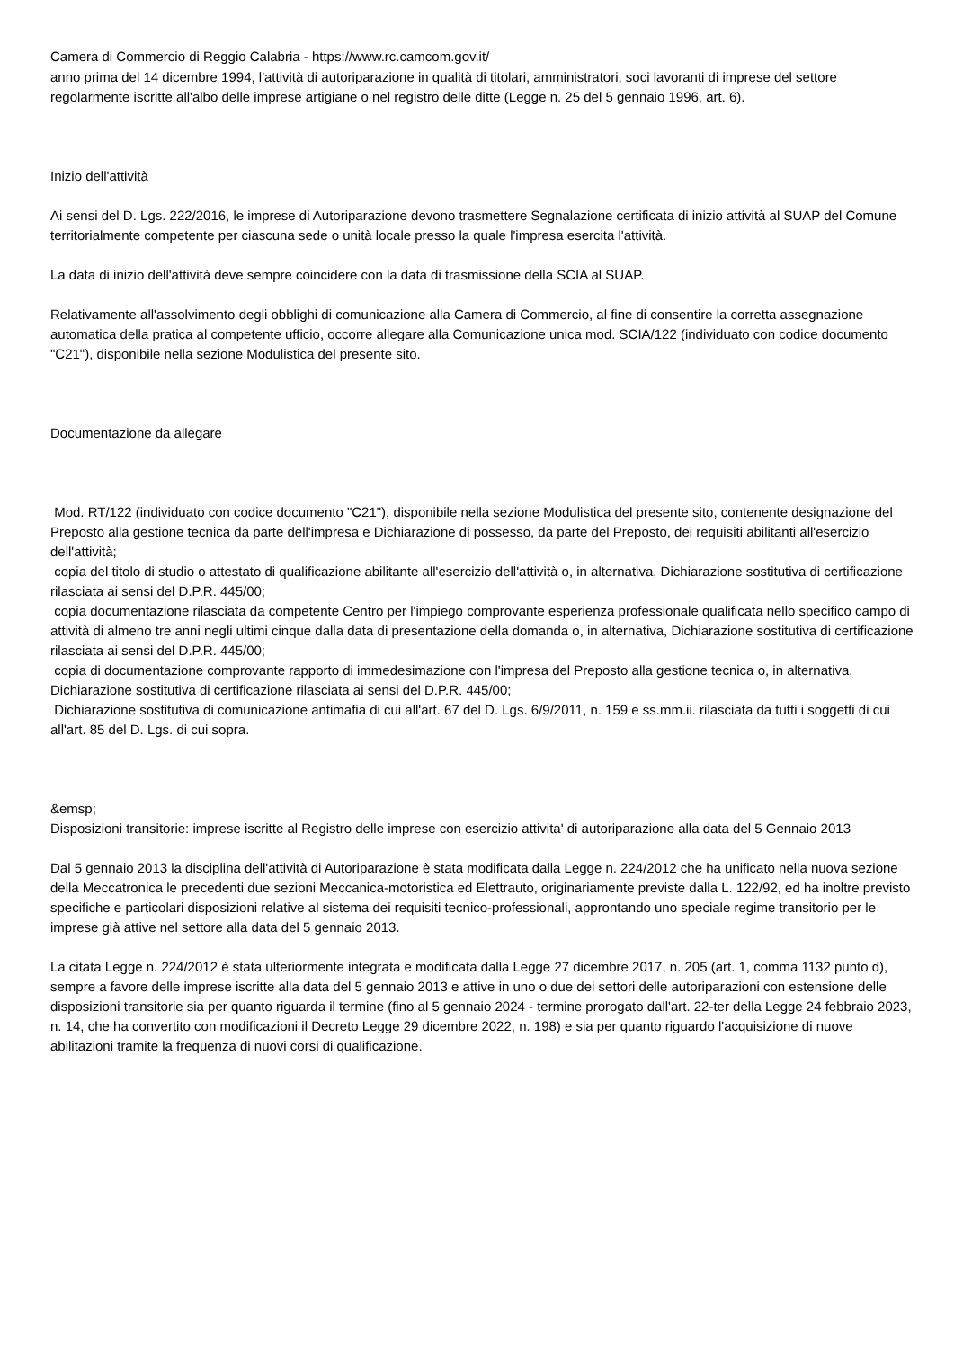Camera di Commercio di Reggio Calabria - https://www.rc.camcom.gov.it/
anno prima del 14 dicembre 1994, l'attività di autoriparazione in qualità di titolari, amministratori, soci lavoranti di imprese del settore regolarmente iscritte all'albo delle imprese artigiane o nel registro delle ditte (Legge n. 25 del 5 gennaio 1996, art. 6).
Inizio dell'attività
Ai sensi del D. Lgs. 222/2016, le imprese di Autoriparazione devono trasmettere Segnalazione certificata di inizio attività al SUAP del Comune territorialmente competente per ciascuna sede o unità locale presso la quale l'impresa esercita l'attività.
La data di inizio dell'attività deve sempre coincidere con la data di trasmissione della SCIA al SUAP.
Relativamente all'assolvimento degli obblighi di comunicazione alla Camera di Commercio, al fine di consentire la corretta assegnazione automatica della pratica al competente ufficio, occorre allegare alla Comunicazione unica mod. SCIA/122 (individuato con codice documento "C21"), disponibile nella sezione Modulistica del presente sito.
Documentazione da allegare
Mod. RT/122 (individuato con codice documento "C21"), disponibile nella sezione Modulistica del presente sito, contenente designazione del Preposto alla gestione tecnica da parte dell'impresa e Dichiarazione di possesso, da parte del Preposto, dei requisiti abilitanti all'esercizio dell'attività;
copia del titolo di studio o attestato di qualificazione abilitante all'esercizio dell'attività o, in alternativa, Dichiarazione sostitutiva di certificazione rilasciata ai sensi del D.P.R. 445/00;
copia documentazione rilasciata da competente Centro per l'impiego comprovante esperienza professionale qualificata nello specifico campo di attività di almeno tre anni negli ultimi cinque dalla data di presentazione della domanda o, in alternativa, Dichiarazione sostitutiva di certificazione rilasciata ai sensi del D.P.R. 445/00;
copia di documentazione comprovante rapporto di immedesimazione con l'impresa del Preposto alla gestione tecnica o, in alternativa, Dichiarazione sostitutiva di certificazione rilasciata ai sensi del D.P.R. 445/00;
Dichiarazione sostitutiva di comunicazione antimafia di cui all'art. 67 del D. Lgs. 6/9/2011, n. 159 e ss.mm.ii. rilasciata da tutti i soggetti di cui all'art. 85 del D. Lgs. di cui sopra.
&emsp;
Disposizioni transitorie: imprese iscritte al Registro delle imprese con esercizio attivita' di autoriparazione alla data del 5 Gennaio 2013
Dal 5 gennaio 2013 la disciplina dell'attività di Autoriparazione è stata modificata dalla Legge n. 224/2012 che ha unificato nella nuova sezione della Meccatronica le precedenti due sezioni Meccanica-motoristica ed Elettrauto, originariamente previste dalla L. 122/92, ed ha inoltre previsto specifiche e particolari disposizioni relative al sistema dei requisiti tecnico-professionali, approntando uno speciale regime transitorio per le imprese già attive nel settore alla data del 5 gennaio 2013.
La citata Legge n. 224/2012 è stata ulteriormente integrata e modificata dalla Legge 27 dicembre 2017, n. 205 (art. 1, comma 1132 punto d), sempre a favore delle imprese iscritte alla data del 5 gennaio 2013 e attive in uno o due dei settori delle autoriparazioni con estensione delle disposizioni transitorie sia per quanto riguarda il termine (fino al 5 gennaio 2024 - termine prorogato dall'art. 22-ter della Legge 24 febbraio 2023, n. 14, che ha convertito con modificazioni il Decreto Legge 29 dicembre 2022, n. 198) e sia per quanto riguardo l'acquisizione di nuove abilitazioni tramite la frequenza di nuovi corsi di qualificazione.